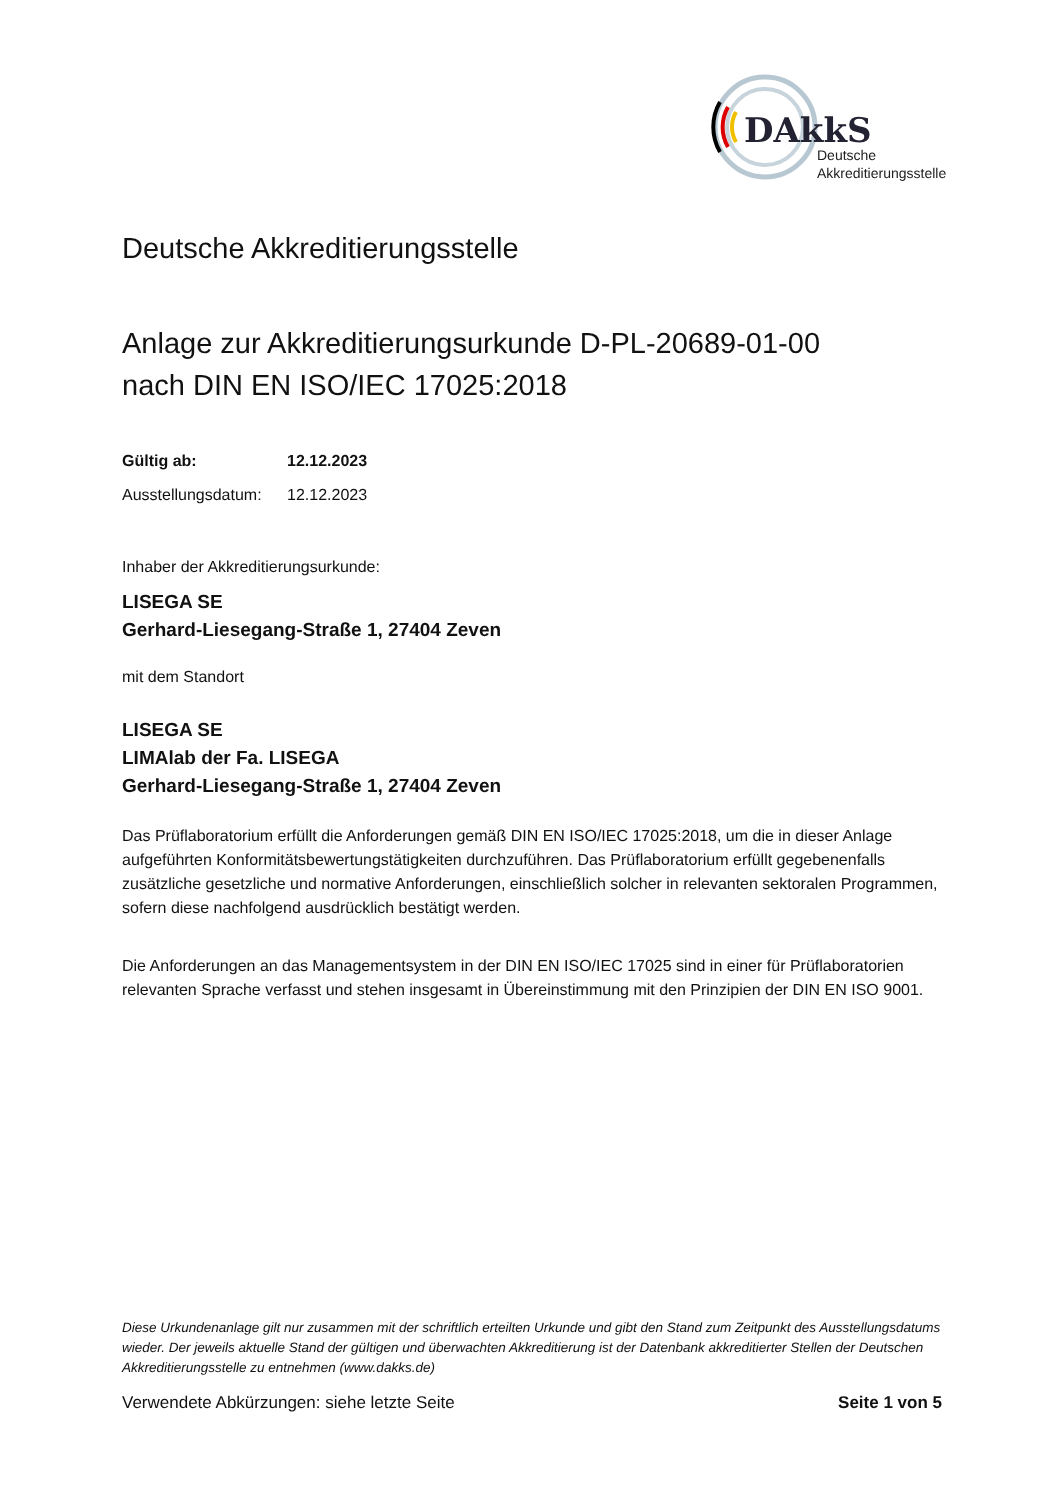DAkkS
Deutsche
Akkreditierungsstelle
Deutsche Akkreditierungsstelle
Anlage zur Akkreditierungsurkunde D-PL-20689-01-00
nach DIN EN ISO/IEC 17025:2018
Gültig ab: 12.12.2023
Ausstellungsdatum: 12.12.2023
Inhaber der Akkreditierungsurkunde:
LISEGA SE
Gerhard-Liesegang-Straße 1, 27404 Zeven
mit dem Standort
LISEGA SE
LIMAlab der Fa. LISEGA
Gerhard-Liesegang-Straße 1, 27404 Zeven
Das Prüflaboratorium erfüllt die Anforderungen gemäß DIN EN ISO/IEC 17025:2018, um die in dieser Anlage aufgeführten Konformitätsbewertungstätigkeiten durchzuführen. Das Prüflaboratorium erfüllt gegebenenfalls zusätzliche gesetzliche und normative Anforderungen, einschließlich solcher in relevanten sektoralen Programmen, sofern diese nachfolgend ausdrücklich bestätigt werden.
Die Anforderungen an das Managementsystem in der DIN EN ISO/IEC 17025 sind in einer für Prüflaboratorien relevanten Sprache verfasst und stehen insgesamt in Übereinstimmung mit den Prinzipien der DIN EN ISO 9001.
Diese Urkundenanlage gilt nur zusammen mit der schriftlich erteilten Urkunde und gibt den Stand zum Zeitpunkt des Ausstellungsdatums wieder. Der jeweils aktuelle Stand der gültigen und überwachten Akkreditierung ist der Datenbank akkreditierter Stellen der Deutschen Akkreditierungsstelle zu entnehmen (www.dakks.de)
Verwendete Abkürzungen: siehe letzte Seite Seite 1 von 5